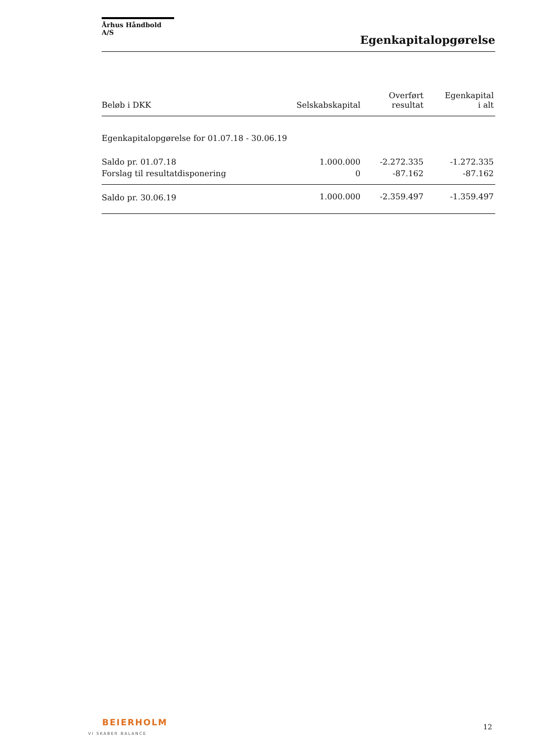Århus Håndbold A/S
Egenkapitalopgørelse
| Beløb i DKK | Selskabskapital | Overført resultat | Egenkapital i alt |
| --- | --- | --- | --- |
| Egenkapitalopgørelse for 01.07.18 - 30.06.19 | | | |
| Saldo pr. 01.07.18 | 1.000.000 | -2.272.335 | -1.272.335 |
| Forslag til resultatdisponering | 0 | -87.162 | -87.162 |
| Saldo pr. 30.06.19 | 1.000.000 | -2.359.497 | -1.359.497 |
BEIERHOLM
VI SKABER BALANCE
12